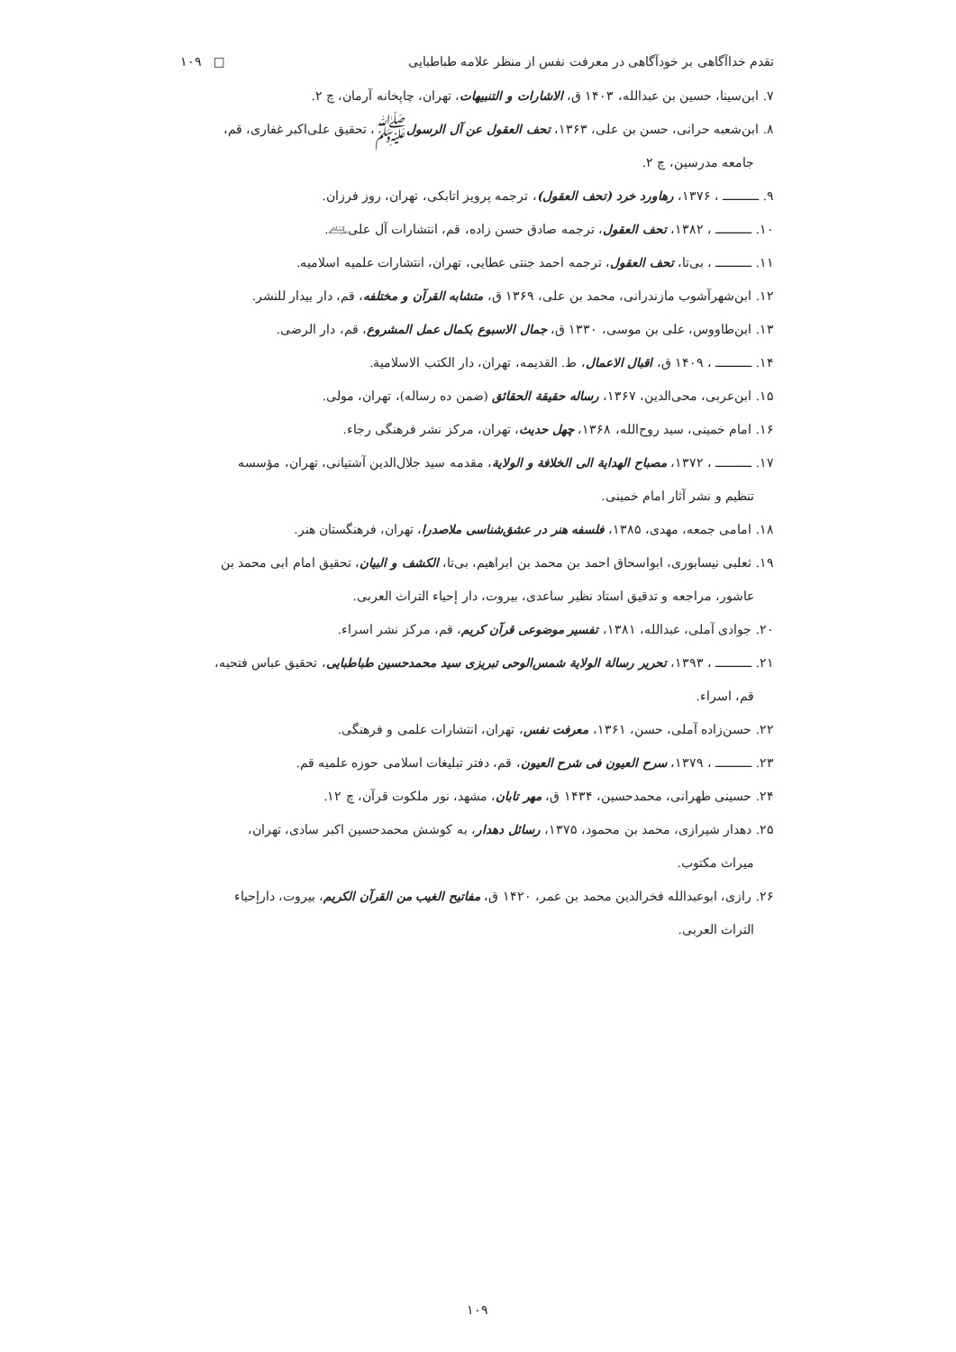تقدم خداآگاهی بر خودآگاهی در معرفت نفس از منظر علامه طباطبایی □ ۱۰۹
۷. ابن‌سینا، حسین بن عبدالله، ۱۴۰۳ ق، الاشارات و التنبیهات، تهران، چاپخانه آرمان، چ ۲.
۸. ابن‌شعبه حرانی، حسن بن علی، ۱۳۶۳، تحف العقول عن آل الرسولﷺ، تحقیق علی‌اکبر غفاری، قم، جامعه مدرسین، چ ۲.
۹. ــــــــــ ، ۱۳۷۶، رهاورد خرد (تحف العقول)، ترجمه پرویز اتابکی، تهران، روز فرزان.
۱۰. ــــــــــ ، ۱۳۸۲، تحف العقول، ترجمه صادق حسن زاده، قم، انتشارات آل علی﵇.
۱۱. ــــــــــ ، بی‌تا، تحف العقول، ترجمه احمد جنتی عطایی، تهران، انتشارات علمیه اسلامیه.
۱۲. ابن‌شهرآشوب مازندرانی، محمد بن علی، ۱۳۶۹ ق، متشابه القرآن و مختلفه، قم، دار بیدار للنشر.
۱۳. ابن‌طاووس، علی بن موسی، ۱۳۳۰ ق، جمال الاسبوع بکمال عمل المشروع، قم، دار الرضی.
۱۴. ــــــــــ ، ۱۴۰۹ ق، اقبال الاعمال، ط. القدیمه، تهران، دار الکتب الاسلامیة.
۱۵. ابن‌عربی، محی‌الدین، ۱۳۶۷، رساله حقیقة الحقائق (ضمن ده رساله)، تهران، مولی.
۱۶. امام خمینی، سید روح‌الله، ۱۳۶۸، چهل حدیث، تهران، مرکز نشر فرهنگی رجاء.
۱۷. ــــــــــ ، ۱۳۷۲، مصباح الهدایة الی الخلافة و الولایة، مقدمه سید جلال‌الدین آشتیانی، تهران، مؤسسه
تنظیم و نشر آثار امام خمینی.
۱۸. امامی جمعه، مهدی، ۱۳۸۵، فلسفه هنر در عشق‌شناسی ملاصدرا، تهران، فرهنگستان هنر.
۱۹. ثعلبی نیسابوری، ابواسحاق احمد بن محمد بن ابراهیم، بی‌تا، الکشف و البیان، تحقیق امام ابی محمد بن
عاشور، مراجعه و تدقیق استاد نظیر ساعدی، بیروت، دار إحیاء التراث العربی.
۲۰. جوادی آملی، عبدالله، ۱۳۸۱، تفسیر موضوعی قرآن کریم، قم، مرکز نشر اسراء.
۲۱. ــــــــــ ، ۱۳۹۳، تحریر رسالة الولایة شمس‌الوحی تبریزی سید محمدحسین طباطبایی، تحقیق عباس فتحیه،
قم، اسراء.
۲۲. حسن‌زاده آملی، حسن، ۱۳۶۱، معرفت نفس، تهران، انتشارات علمی و فرهنگی.
۲۳. ــــــــــ ، ۱۳۷۹، سرح العیون فی شرح العیون، قم، دفتر تبلیغات اسلامی حوزه علمیه قم.
۲۴. حسینی طهرانی، محمدحسین، ۱۴۳۴ ق، مهر تابان، مشهد، نور ملکوت قرآن، چ ۱۲.
۲۵. دهدار شیرازی، محمد بن محمود، ۱۳۷۵، رسائل دهدار، به کوشش محمدحسین اکبر سادی، تهران،
میراث مکتوب.
۲۶. رازی، ابوعبدالله فخرالدین محمد بن عمر، ۱۴۲۰ ق، مفاتیح الغیب من القرآن الکریم، بیروت، دارإحیاء
التراث العربی.
۱۰۹